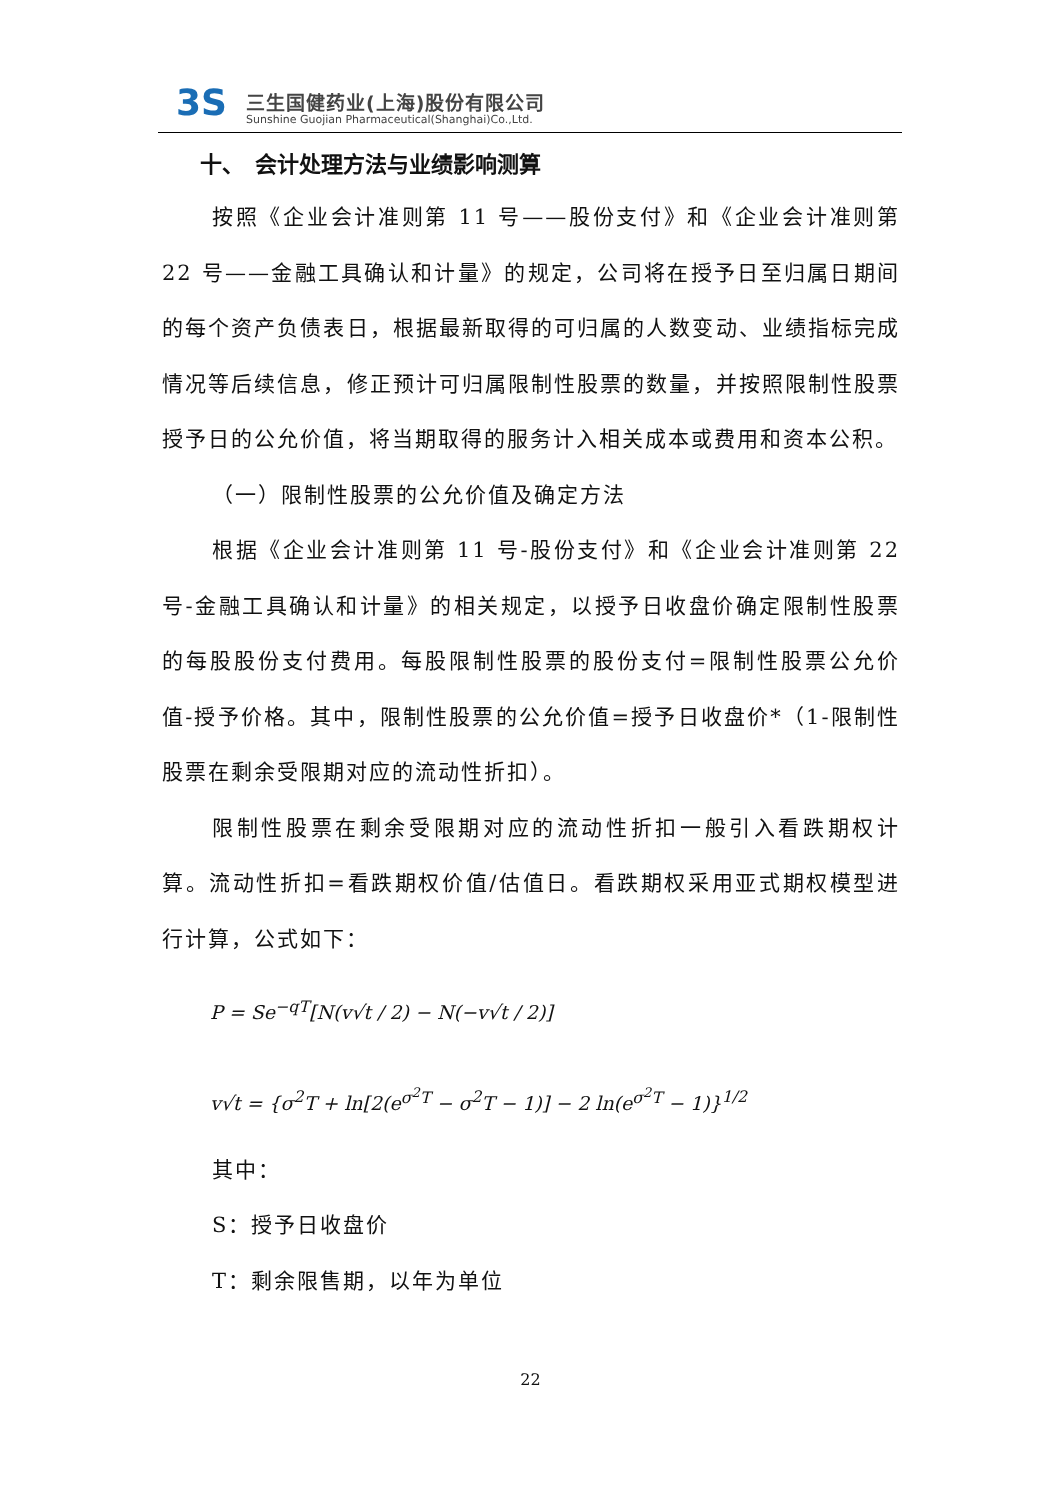3S 三生国健药业(上海)股份有限公司
Sunshine Guojian Pharmaceutical(Shanghai)Co.,Ltd.
十、　会计处理方法与业绩影响测算
按照《企业会计准则第 11 号——股份支付》和《企业会计准则第 22 号——金融工具确认和计量》的规定，公司将在授予日至归属日期间的每个资产负债表日，根据最新取得的可归属的人数变动、业绩指标完成情况等后续信息，修正预计可归属限制性股票的数量，并按照限制性股票授予日的公允价值，将当期取得的服务计入相关成本或费用和资本公积。
（一）限制性股票的公允价值及确定方法
根据《企业会计准则第 11 号-股份支付》和《企业会计准则第 22 号-金融工具确认和计量》的相关规定，以授予日收盘价确定限制性股票的每股股份支付费用。每股限制性股票的股份支付=限制性股票公允价值-授予价格。其中，限制性股票的公允价值=授予日收盘价*（1-限制性股票在剩余受限期对应的流动性折扣）。
限制性股票在剩余受限期对应的流动性折扣一般引入看跌期权计算。流动性折扣=看跌期权价值/估值日。看跌期权采用亚式期权模型进行计算，公式如下：
P = Se<sup>−qT</sup>[N(v√t / 2) − N(−v√t / 2)]
v√t = {σ<sup>2</sup>T + ln[2(e<sup>σ<sup>2</sup>T</sup> − σ<sup>2</sup>T − 1)] − 2 ln(e<sup>σ<sup>2</sup>T</sup> − 1)}<sup>1/2</sup>
其中：
S：授予日收盘价
T：剩余限售期，以年为单位
22